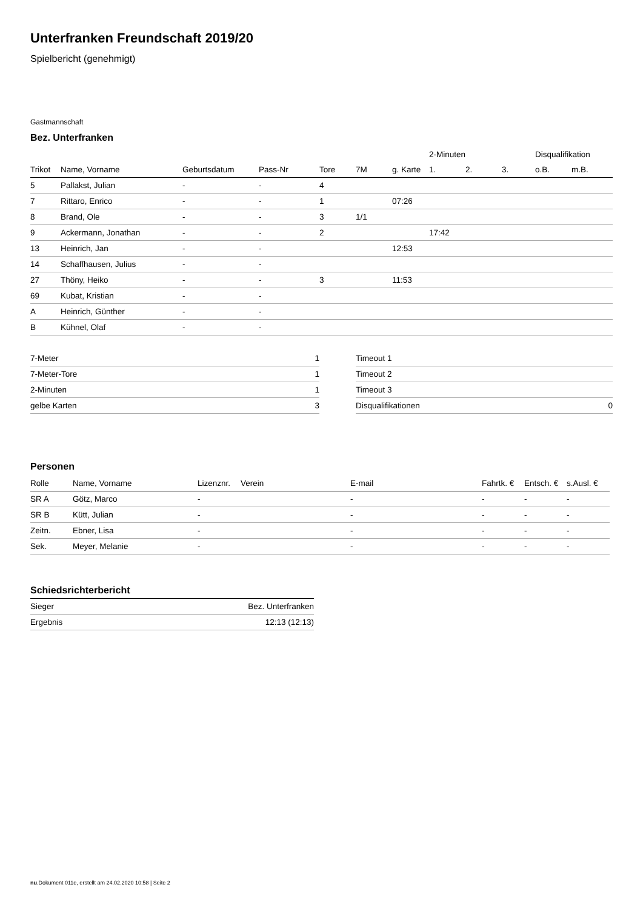Unterfranken Freundschaft 2019/20
Spielbericht (genehmigt)
Gastmannschaft
Bez. Unterfranken
| | | | | | | | 2-Minuten | | | Disqualifikation | |
| Trikot | Name, Vorname | Geburtsdatum | Pass-Nr | Tore | 7M | g. Karte | 1. | 2. | 3. | o.B. | m.B. |
| 5 | Pallakst, Julian | - | - | 4 | | | | | | | |
| 7 | Rittaro, Enrico | - | - | 1 | | 07:26 | | | | | |
| 8 | Brand, Ole | - | - | 3 | 1/1 | | | | | | |
| 9 | Ackermann, Jonathan | - | - | 2 | | | 17:42 | | | | |
| 13 | Heinrich, Jan | - | - | | | 12:53 | | | | | |
| 14 | Schaffhausen, Julius | - | - | | | | | | | | |
| 27 | Thöny, Heiko | - | - | 3 | | 11:53 | | | | | |
| 69 | Kubat, Kristian | - | - | | | | | | | | |
| A | Heinrich, Günther | - | - | | | | | | | | |
| B | Kühnel, Olaf | - | - | | | | | | | | |
| 7-Meter | 1 |
| 7-Meter-Tore | 1 |
| 2-Minuten | 1 |
| gelbe Karten | 3 |
| Timeout 1 | |
| Timeout 2 | |
| Timeout 3 | |
| Disqualifikationen | 0 |
Personen
| Rolle | Name, Vorname | Lizenznr. | Verein | E-mail | Fahrtk. € | Entsch. € | s.Ausl. € |
| --- | --- | --- | --- | --- | --- | --- | --- |
| SR A | Götz, Marco | - | | - | - | - | - |
| SR B | Kütt, Julian | - | | - | - | - | - |
| Zeitn. | Ebner, Lisa | - | | - | - | - | - |
| Sek. | Meyer, Melanie | - | | - | - | - | - |
Schiedsrichterbericht
| Sieger | Bez. Unterfranken |
| Ergebnis | 12:13 (12:13) |
nu.Dokument 011e, erstellt am 24.02.2020 10:58 | Seite 2